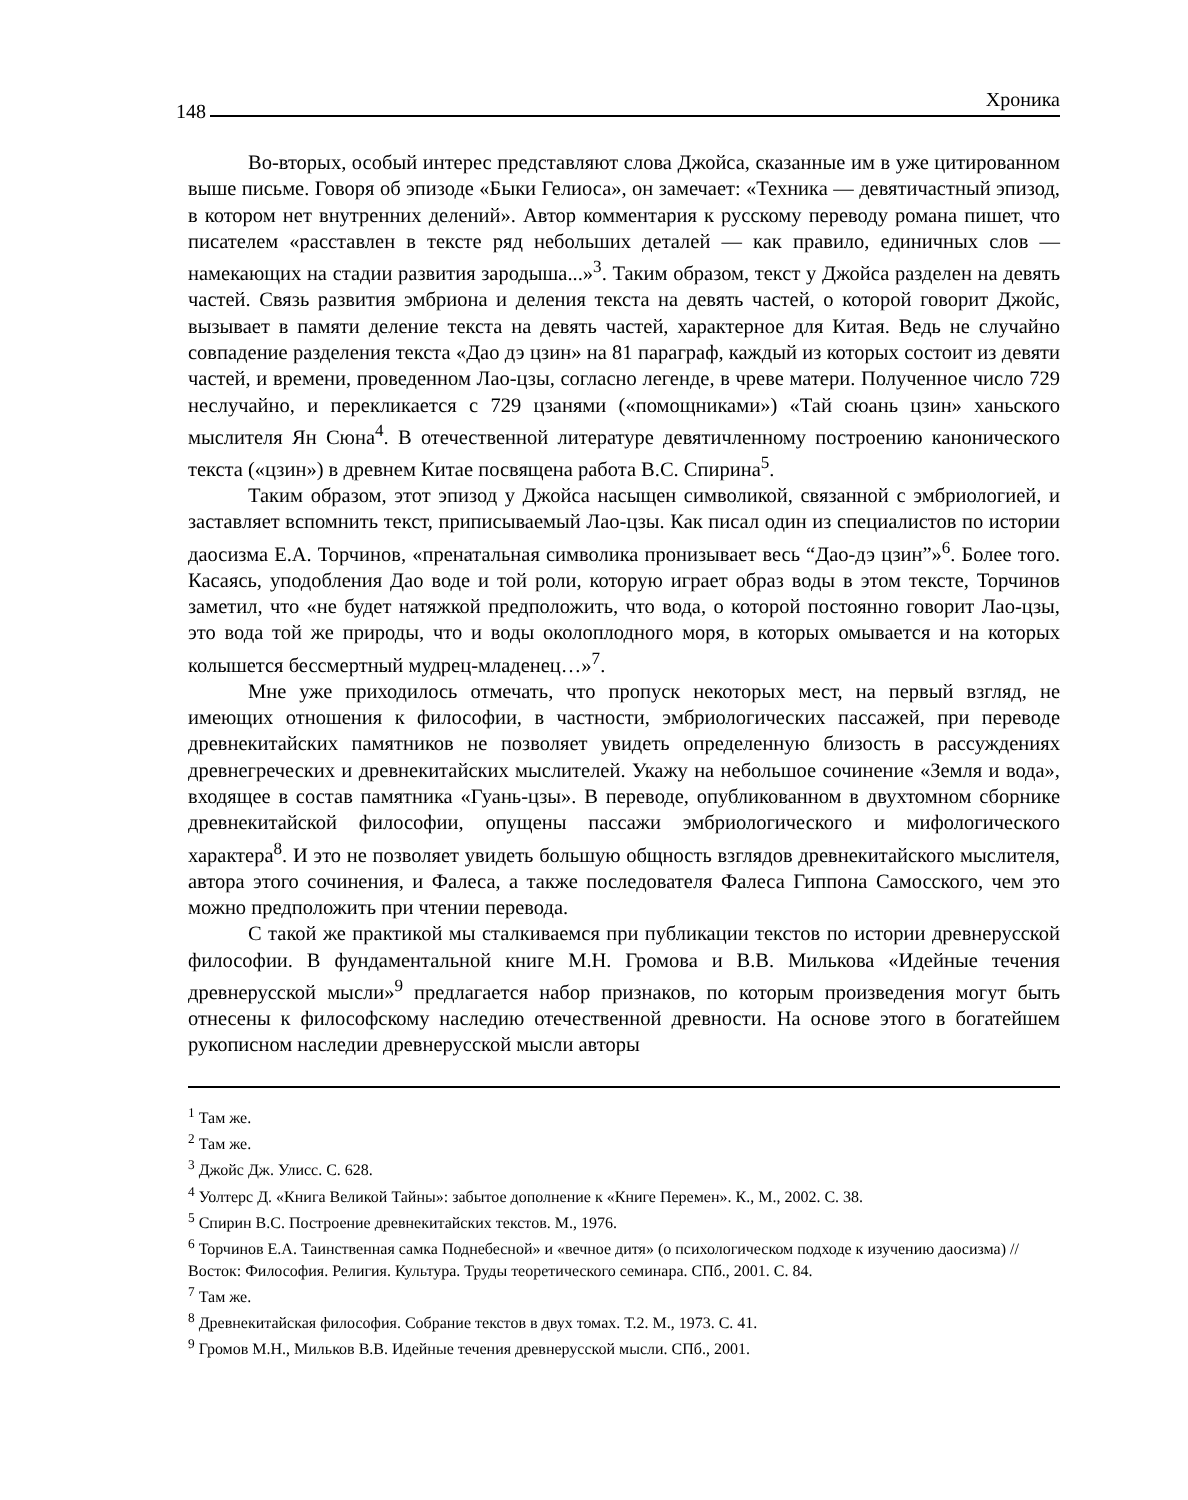148
Хроника
Во-вторых, особый интерес представляют слова Джойса, сказанные им в уже цитированном выше письме. Говоря об эпизоде «Быки Гелиоса», он замечает: «Техника — девятичастный эпизод, в котором нет внутренних делений». Автор комментария к русскому переводу романа пишет, что писателем «расставлен в тексте ряд небольших деталей — как правило, единичных слов — намекающих на стадии развития зародыша...»<sup>3</sup>. Таким образом, текст у Джойса разделен на девять частей. Связь развития эмбриона и деления текста на девять частей, о которой говорит Джойс, вызывает в памяти деление текста на девять частей, характерное для Китая. Ведь не случайно совпадение разделения текста «Дао дэ цзин» на 81 параграф, каждый из которых состоит из девяти частей, и времени, проведенном Лао-цзы, согласно легенде, в чреве матери. Полученное число 729 неслучайно, и перекликается с 729 цзанями («помощниками») «Тай сюань цзин» ханьского мыслителя Ян Сюна<sup>4</sup>. В отечественной литературе девятичленному построению канонического текста («цзин») в древнем Китае посвящена работа В.С. Спирина<sup>5</sup>.
Таким образом, этот эпизод у Джойса насыщен символикой, связанной с эмбриологией, и заставляет вспомнить текст, приписываемый Лао-цзы. Как писал один из специалистов по истории даосизма Е.А. Торчинов, «пренатальная символика пронизывает весь “Дао-дэ цзин”»<sup>6</sup>. Более того. Касаясь, уподобления Дао воде и той роли, которую играет образ воды в этом тексте, Торчинов заметил, что «не будет натяжкой предположить, что вода, о которой постоянно говорит Лао-цзы, это вода той же природы, что и воды околоплодного моря, в которых омывается и на которых колышется бессмертный мудрец-младенец…»<sup>7</sup>.
Мне уже приходилось отмечать, что пропуск некоторых мест, на первый взгляд, не имеющих отношения к философии, в частности, эмбриологических пассажей, при переводе древнекитайских памятников не позволяет увидеть определенную близость в рассуждениях древнегреческих и древнекитайских мыслителей. Укажу на небольшое сочинение «Земля и вода», входящее в состав памятника «Гуань-цзы». В переводе, опубликованном в двухтомном сборнике древнекитайской философии, опущены пассажи эмбриологического и мифологического характера<sup>8</sup>. И это не позволяет увидеть большую общность взглядов древнекитайского мыслителя, автора этого сочинения, и Фалеса, а также последователя Фалеса Гиппона Самосского, чем это можно предположить при чтении перевода.
С такой же практикой мы сталкиваемся при публикации текстов по истории древнерусской философии. В фундаментальной книге М.Н. Громова и В.В. Милькова «Идейные течения древнерусской мысли»<sup>9</sup> предлагается набор признаков, по которым произведения могут быть отнесены к философскому наследию отечественной древности. На основе этого в богатейшем рукописном наследии древнерусской мысли авторы
<sup>1</sup> Там же.
<sup>2</sup> Там же.
<sup>3</sup> Джойс Дж. Улисс. С. 628.
<sup>4</sup> Уолтерс Д. «Книга Великой Тайны»: забытое дополнение к «Книге Перемен». К., М., 2002. С. 38.
<sup>5</sup> Спирин В.С. Построение древнекитайских текстов. М., 1976.
<sup>6</sup> Торчинов Е.А. Таинственная самка Поднебесной» и «вечное дитя» (о психологическом подходе к изучению даосизма) // Восток: Философия. Религия. Культура. Труды теоретического семинара. СПб., 2001. С. 84.
<sup>7</sup> Там же.
<sup>8</sup> Древнекитайская философия. Собрание текстов в двух томах. Т.2. М., 1973. С. 41.
<sup>9</sup> Громов М.Н., Мильков В.В. Идейные течения древнерусской мысли. СПб., 2001.